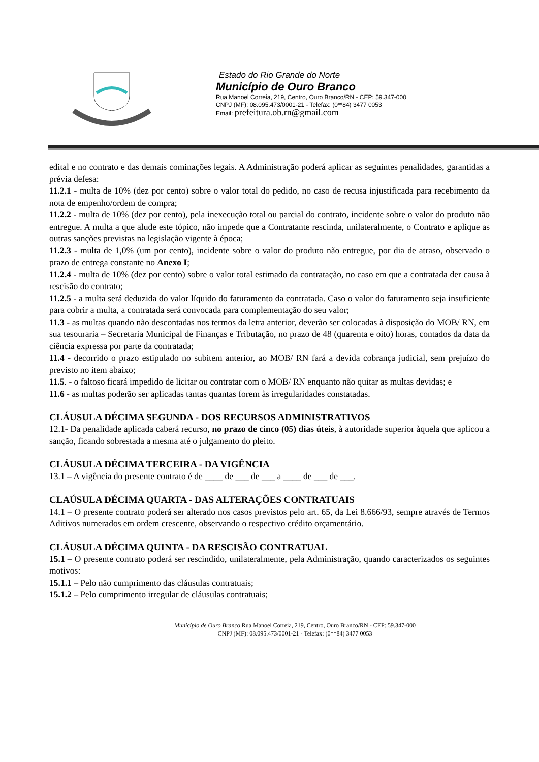Estado do Rio Grande do Norte
Município de Ouro Branco
Rua Manoel Correia, 219, Centro, Ouro Branco/RN - CEP: 59.347-000
CNPJ (MF): 08.095.473/0001-21 - Telefax: (0**84) 3477 0053
Email: prefeitura.ob.rn@gmail.com
edital e no contrato e das demais cominações legais. A Administração poderá aplicar as seguintes penalidades, garantidas a prévia defesa:
11.2.1 - multa de 10% (dez por cento) sobre o valor total do pedido, no caso de recusa injustificada para recebimento da nota de empenho/ordem de compra;
11.2.2 - multa de 10% (dez por cento), pela inexecução total ou parcial do contrato, incidente sobre o valor do produto não entregue. A multa a que alude este tópico, não impede que a Contratante rescinda, unilateralmente, o Contrato e aplique as outras sanções previstas na legislação vigente à época;
11.2.3 - multa de 1,0% (um por cento), incidente sobre o valor do produto não entregue, por dia de atraso, observado o prazo de entrega constante no Anexo I;
11.2.4 - multa de 10% (dez por cento) sobre o valor total estimado da contratação, no caso em que a contratada der causa à rescisão do contrato;
11.2.5 - a multa será deduzida do valor líquido do faturamento da contratada. Caso o valor do faturamento seja insuficiente para cobrir a multa, a contratada será convocada para complementação do seu valor;
11.3 - as multas quando não descontadas nos termos da letra anterior, deverão ser colocadas à disposição do MOB/ RN, em sua tesouraria – Secretaria Municipal de Finanças e Tributação, no prazo de 48 (quarenta e oito) horas, contados da data da ciência expressa por parte da contratada;
11.4 - decorrido o prazo estipulado no subitem anterior, ao MOB/ RN fará a devida cobrança judicial, sem prejuízo do previsto no item abaixo;
11.5. - o faltoso ficará impedido de licitar ou contratar com o MOB/ RN enquanto não quitar as multas devidas; e
11.6 - as multas poderão ser aplicadas tantas quantas forem às irregularidades constatadas.
CLÁUSULA DÉCIMA SEGUNDA - DOS RECURSOS ADMINISTRATIVOS
12.1- Da penalidade aplicada caberá recurso, no prazo de cinco (05) dias úteis, à autoridade superior àquela que aplicou a sanção, ficando sobrestada a mesma até o julgamento do pleito.
CLÁUSULA DÉCIMA TERCEIRA - DA VIGÊNCIA
13.1 – A vigência do presente contrato é de ____ de ___ de ___ a ____ de ___ de ___.
CLAÚSULA DÉCIMA QUARTA - DAS ALTERAÇÕES CONTRATUAIS
14.1 – O presente contrato poderá ser alterado nos casos previstos pelo art. 65, da Lei 8.666/93, sempre através de Termos Aditivos numerados em ordem crescente, observando o respectivo crédito orçamentário.
CLÁUSULA DÉCIMA QUINTA - DA RESCISÃO CONTRATUAL
15.1 – O presente contrato poderá ser rescindido, unilateralmente, pela Administração, quando caracterizados os seguintes motivos:
15.1.1 – Pelo não cumprimento das cláusulas contratuais;
15.1.2 – Pelo cumprimento irregular de cláusulas contratuais;
Município de Ouro Branco Rua Manoel Correia, 219, Centro, Ouro Branco/RN - CEP: 59.347-000
CNPJ (MF): 08.095.473/0001-21 - Telefax: (0**84) 3477 0053